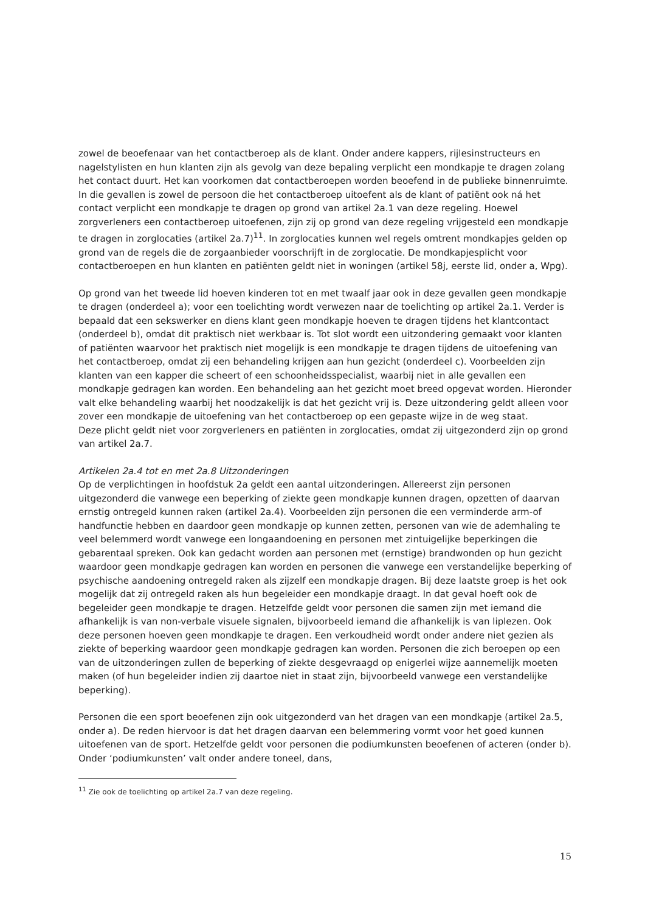zowel de beoefenaar van het contactberoep als de klant. Onder andere kappers, rijlesinstructeurs en nagelstylisten en hun klanten zijn als gevolg van deze bepaling verplicht een mondkapje te dragen zolang het contact duurt. Het kan voorkomen dat contactberoepen worden beoefend in de publieke binnenruimte. In die gevallen is zowel de persoon die het contactberoep uitoefent als de klant of patiënt ook ná het contact verplicht een mondkapje te dragen op grond van artikel 2a.1 van deze regeling. Hoewel zorgverleners een contactberoep uitoefenen, zijn zij op grond van deze regeling vrijgesteld een mondkapje te dragen in zorglocaties (artikel 2a.7)<sup>11</sup>. In zorglocaties kunnen wel regels omtrent mondkapjes gelden op grond van de regels die de zorgaanbieder voorschrijft in de zorglocatie. De mondkapjesplicht voor contactberoepen en hun klanten en patiënten geldt niet in woningen (artikel 58j, eerste lid, onder a, Wpg).
Op grond van het tweede lid hoeven kinderen tot en met twaalf jaar ook in deze gevallen geen mondkapje te dragen (onderdeel a); voor een toelichting wordt verwezen naar de toelichting op artikel 2a.1. Verder is bepaald dat een sekswerker en diens klant geen mondkapje hoeven te dragen tijdens het klantcontact (onderdeel b), omdat dit praktisch niet werkbaar is. Tot slot wordt een uitzondering gemaakt voor klanten of patiënten waarvoor het praktisch niet mogelijk is een mondkapje te dragen tijdens de uitoefening van het contactberoep, omdat zij een behandeling krijgen aan hun gezicht (onderdeel c). Voorbeelden zijn klanten van een kapper die scheert of een schoonheidsspecialist, waarbij niet in alle gevallen een mondkapje gedragen kan worden. Een behandeling aan het gezicht moet breed opgevat worden. Hieronder valt elke behandeling waarbij het noodzakelijk is dat het gezicht vrij is. Deze uitzondering geldt alleen voor zover een mondkapje de uitoefening van het contactberoep op een gepaste wijze in de weg staat.
Deze plicht geldt niet voor zorgverleners en patiënten in zorglocaties, omdat zij uitgezonderd zijn op grond van artikel 2a.7.
Artikelen 2a.4 tot en met 2a.8 Uitzonderingen
Op de verplichtingen in hoofdstuk 2a geldt een aantal uitzonderingen. Allereerst zijn personen uitgezonderd die vanwege een beperking of ziekte geen mondkapje kunnen dragen, opzetten of daarvan ernstig ontregeld kunnen raken (artikel 2a.4). Voorbeelden zijn personen die een verminderde arm-of handfunctie hebben en daardoor geen mondkapje op kunnen zetten, personen van wie de ademhaling te veel belemmerd wordt vanwege een longaandoening en personen met zintuigelijke beperkingen die gebarentaal spreken. Ook kan gedacht worden aan personen met (ernstige) brandwonden op hun gezicht waardoor geen mondkapje gedragen kan worden en personen die vanwege een verstandelijke beperking of psychische aandoening ontregeld raken als zijzelf een mondkapje dragen. Bij deze laatste groep is het ook mogelijk dat zij ontregeld raken als hun begeleider een mondkapje draagt. In dat geval hoeft ook de begeleider geen mondkapje te dragen. Hetzelfde geldt voor personen die samen zijn met iemand die afhankelijk is van non-verbale visuele signalen, bijvoorbeeld iemand die afhankelijk is van liplezen. Ook deze personen hoeven geen mondkapje te dragen. Een verkoudheid wordt onder andere niet gezien als ziekte of beperking waardoor geen mondkapje gedragen kan worden. Personen die zich beroepen op een van de uitzonderingen zullen de beperking of ziekte desgevraagd op enigerlei wijze aannemelijk moeten maken (of hun begeleider indien zij daartoe niet in staat zijn, bijvoorbeeld vanwege een verstandelijke beperking).
Personen die een sport beoefenen zijn ook uitgezonderd van het dragen van een mondkapje (artikel 2a.5, onder a). De reden hiervoor is dat het dragen daarvan een belemmering vormt voor het goed kunnen uitoefenen van de sport. Hetzelfde geldt voor personen die podiumkunsten beoefenen of acteren (onder b). Onder ‘podiumkunsten’ valt onder andere toneel, dans,
<sup>11</sup> Zie ook de toelichting op artikel 2a.7 van deze regeling.
15